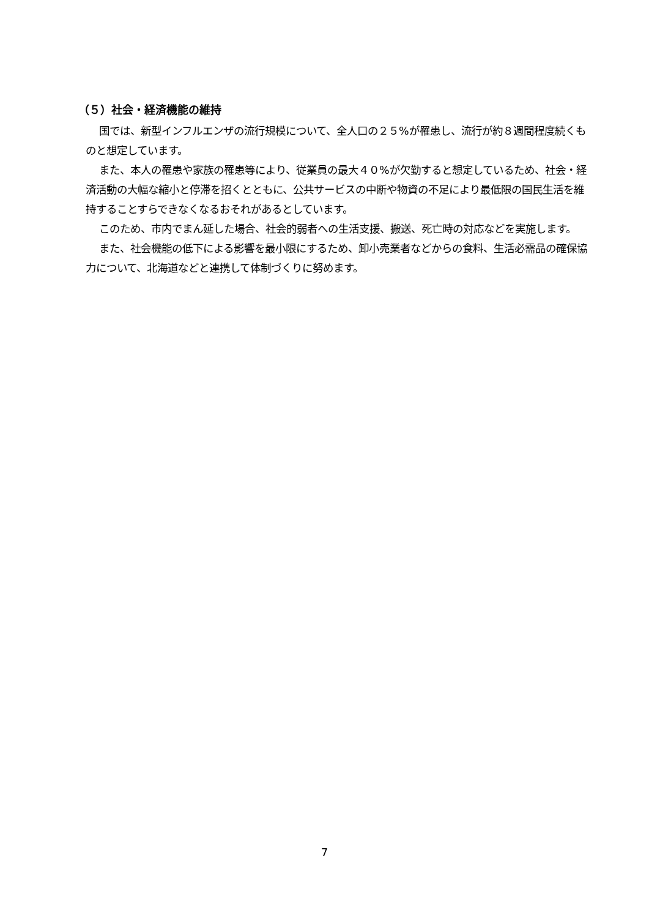（５）社会・経済機能の維持
国では、新型インフルエンザの流行規模について、全人口の２５%が罹患し、流行が約８週間程度続くものと想定しています。
また、本人の罹患や家族の罹患等により、従業員の最大４０%が欠勤すると想定しているため、社会・経済活動の大幅な縮小と停滞を招くとともに、公共サービスの中断や物資の不足により最低限の国民生活を維持することすらできなくなるおそれがあるとしています。
このため、市内でまん延した場合、社会的弱者への生活支援、搬送、死亡時の対応などを実施します。
また、社会機能の低下による影響を最小限にするため、卸小売業者などからの食料、生活必需品の確保協力について、北海道などと連携して体制づくりに努めます。
7